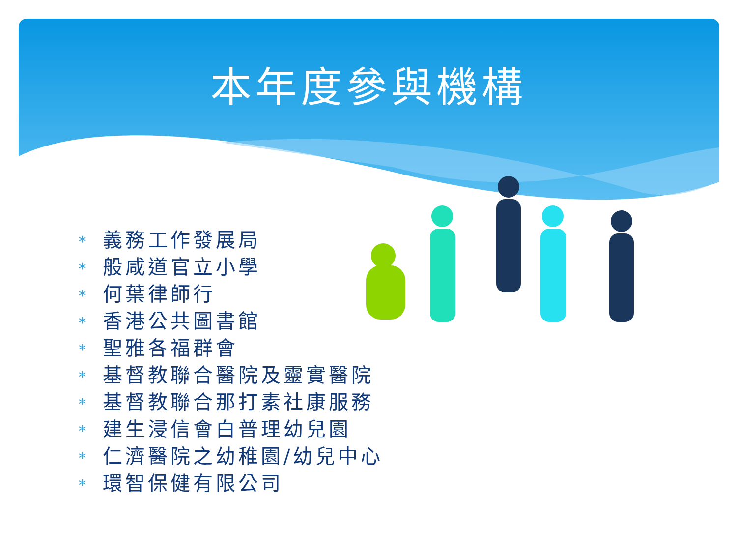本年度參與機構
* 義務工作發展局
* 般咸道官立小學
* 何葉律師行
* 香港公共圖書館
* 聖雅各福群會
* 基督教聯合醫院及靈實醫院
* 基督教聯合那打素社康服務
* 建生浸信會白普理幼兒園
* 仁濟醫院之幼稚園/幼兒中心
* 環智保健有限公司